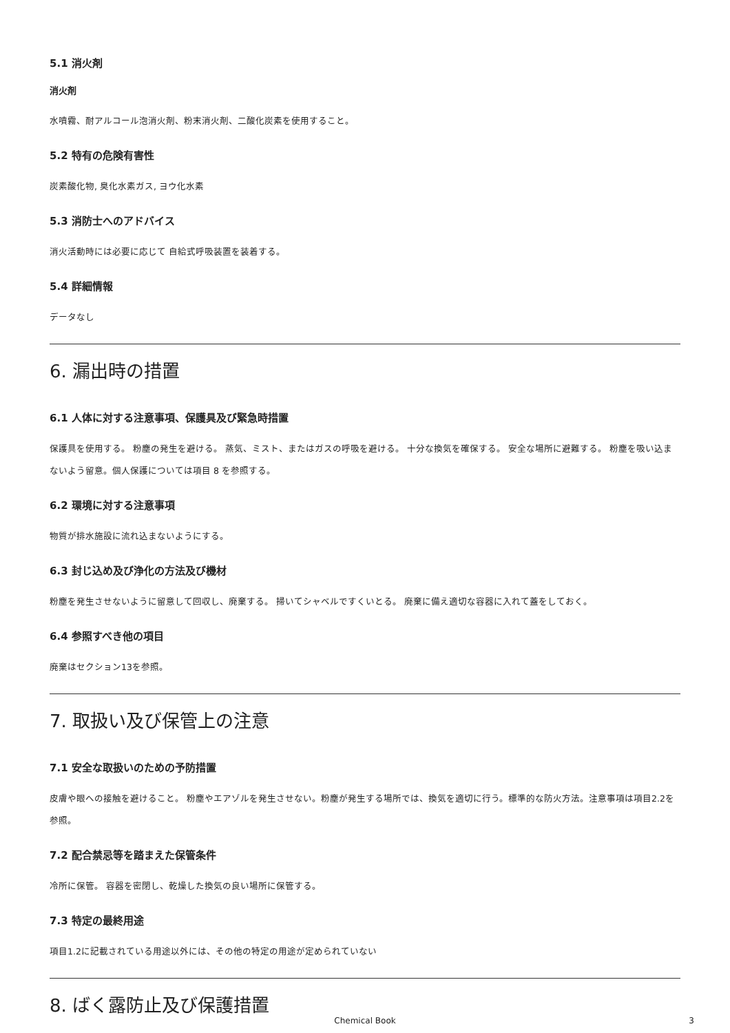5.1 消火剤
消火剤
水噴霧、耐アルコール泡消火剤、粉末消火剤、二酸化炭素を使用すること。
5.2 特有の危険有害性
炭素酸化物, 臭化水素ガス, ヨウ化水素
5.3 消防士へのアドバイス
消火活動時には必要に応じて 自給式呼吸装置を装着する。
5.4 詳細情報
データなし
6. 漏出時の措置
6.1 人体に対する注意事項、保護具及び緊急時措置
保護具を使用する。 粉塵の発生を避ける。 蒸気、ミスト、またはガスの呼吸を避ける。 十分な換気を確保する。 安全な場所に避難する。 粉塵を吸い込まないよう留意。個人保護については項目 8 を参照する。
6.2 環境に対する注意事項
物質が排水施設に流れ込まないようにする。
6.3 封じ込め及び浄化の方法及び機材
粉塵を発生させないように留意して回収し、廃棄する。 掃いてシャベルですくいとる。 廃棄に備え適切な容器に入れて蓋をしておく。
6.4 参照すべき他の項目
廃棄はセクション13を参照。
7. 取扱い及び保管上の注意
7.1 安全な取扱いのための予防措置
皮膚や眼への接触を避けること。 粉塵やエアゾルを発生させない。粉塵が発生する場所では、換気を適切に行う。標準的な防火方法。注意事項は項目2.2を参照。
7.2 配合禁忌等を踏まえた保管条件
冷所に保管。 容器を密閉し、乾燥した換気の良い場所に保管する。
7.3 特定の最終用途
項目1.2に記載されている用途以外には、その他の特定の用途が定められていない
8. ばく露防止及び保護措置
Chemical Book 3